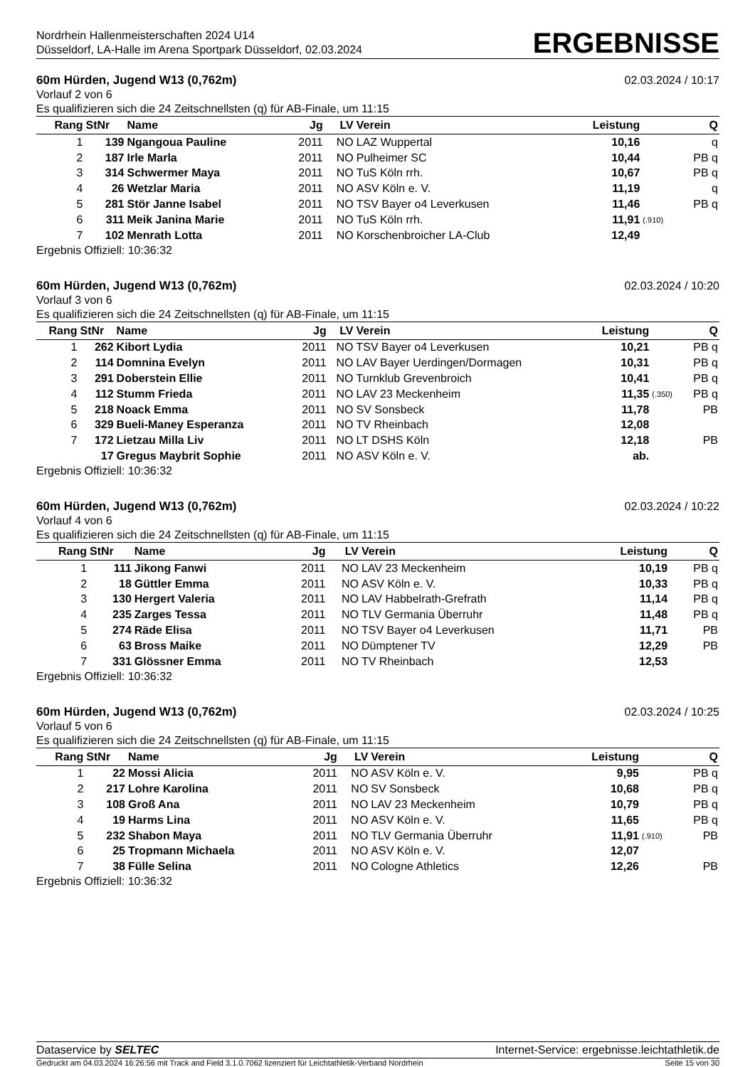Nordrhein Hallenmeisterschaften 2024 U14
Düsseldorf, LA-Halle im Arena Sportpark Düsseldorf, 02.03.2024
ERGEBNISSE
60m Hürden, Jugend W13 (0,762m) 02.03.2024 / 10:17
Vorlauf 2 von 6
Es qualifizieren sich die 24 Zeitschnellsten (q) für AB-Finale, um 11:15
| Rang | StNr | Name | Jg | LV | Verein | Leistung | | Q |
| --- | --- | --- | --- | --- | --- | --- | --- | --- |
| 1 | 139 | Ngangoua Pauline | 2011 | NO | LAZ Wuppertal | 10,16 | | q |
| 2 | 187 | Irle Marla | 2011 | NO | Pulheimer SC | 10,44 | | PB q |
| 3 | 314 | Schwermer Maya | 2011 | NO | TuS Köln rrh. | 10,67 | | PB q |
| 4 | 26 | Wetzlar Maria | 2011 | NO | ASV Köln e. V. | 11,19 | | q |
| 5 | 281 | Stör Janne Isabel | 2011 | NO | TSV Bayer o4 Leverkusen | 11,46 | | PB q |
| 6 | 311 | Meik Janina Marie | 2011 | NO | TuS Köln rrh. | 11,91 | (.910) | |
| 7 | 102 | Menrath Lotta | 2011 | NO | Korschenbroicher LA-Club | 12,49 | | |
Ergebnis Offiziell: 10:36:32
60m Hürden, Jugend W13 (0,762m) 02.03.2024 / 10:20
Vorlauf 3 von 6
Es qualifizieren sich die 24 Zeitschnellsten (q) für AB-Finale, um 11:15
| Rang | StNr | Name | Jg | LV | Verein | Leistung | | Q |
| --- | --- | --- | --- | --- | --- | --- | --- | --- |
| 1 | 262 | Kibort Lydia | 2011 | NO | TSV Bayer o4 Leverkusen | 10,21 | | PB q |
| 2 | 114 | Domnina Evelyn | 2011 | NO | LAV Bayer Uerdingen/Dormagen | 10,31 | | PB q |
| 3 | 291 | Doberstein Ellie | 2011 | NO | Turnklub Grevenbroich | 10,41 | | PB q |
| 4 | 112 | Stumm Frieda | 2011 | NO | LAV 23 Meckenheim | 11,35 | (.350) | PB q |
| 5 | 218 | Noack Emma | 2011 | NO | SV Sonsbeck | 11,78 | | PB |
| 6 | 329 | Bueli-Maney Esperanza | 2011 | NO | TV Rheinbach | 12,08 | | |
| 7 | 172 | Lietzau Milla Liv | 2011 | NO | LT DSHS Köln | 12,18 | | PB |
| | 17 | Gregus Maybrit Sophie | 2011 | NO | ASV Köln e. V. | ab. | | |
Ergebnis Offiziell: 10:36:32
60m Hürden, Jugend W13 (0,762m) 02.03.2024 / 10:22
Vorlauf 4 von 6
Es qualifizieren sich die 24 Zeitschnellsten (q) für AB-Finale, um 11:15
| Rang | StNr | Name | Jg | LV | Verein | Leistung | | Q |
| --- | --- | --- | --- | --- | --- | --- | --- | --- |
| 1 | 111 | Jikong Fanwi | 2011 | NO | LAV 23 Meckenheim | 10,19 | | PB q |
| 2 | 18 | Güttler Emma | 2011 | NO | ASV Köln e. V. | 10,33 | | PB q |
| 3 | 130 | Hergert Valeria | 2011 | NO | LAV Habbelrath-Grefrath | 11,14 | | PB q |
| 4 | 235 | Zarges Tessa | 2011 | NO | TLV Germania Überruhr | 11,48 | | PB q |
| 5 | 274 | Räde Elisa | 2011 | NO | TSV Bayer o4 Leverkusen | 11,71 | | PB |
| 6 | 63 | Bross Maike | 2011 | NO | Dümptener TV | 12,29 | | PB |
| 7 | 331 | Glössner Emma | 2011 | NO | TV Rheinbach | 12,53 | | |
Ergebnis Offiziell: 10:36:32
60m Hürden, Jugend W13 (0,762m) 02.03.2024 / 10:25
Vorlauf 5 von 6
Es qualifizieren sich die 24 Zeitschnellsten (q) für AB-Finale, um 11:15
| Rang | StNr | Name | Jg | LV | Verein | Leistung | | Q |
| --- | --- | --- | --- | --- | --- | --- | --- | --- |
| 1 | 22 | Mossi Alicia | 2011 | NO | ASV Köln e. V. | 9,95 | | PB q |
| 2 | 217 | Lohre Karolina | 2011 | NO | SV Sonsbeck | 10,68 | | PB q |
| 3 | 108 | Groß Ana | 2011 | NO | LAV 23 Meckenheim | 10,79 | | PB q |
| 4 | 19 | Harms Lina | 2011 | NO | ASV Köln e. V. | 11,65 | | PB q |
| 5 | 232 | Shabon Maya | 2011 | NO | TLV Germania Überruhr | 11,91 | (.910) | PB |
| 6 | 25 | Tropmann Michaela | 2011 | NO | ASV Köln e. V. | 12,07 | | |
| 7 | 38 | Fülle Selina | 2011 | NO | Cologne Athletics | 12,26 | | PB |
Ergebnis Offiziell: 10:36:32
Dataservice by SELTEC Internet-Service: ergebnisse.leichtathletik.de
Gedruckt am 04.03.2024 16:26:56 mit Track and Field 3.1.0.7062 lizenziert für Leichtathletik-Verband Nordrhein Seite 15 von 30